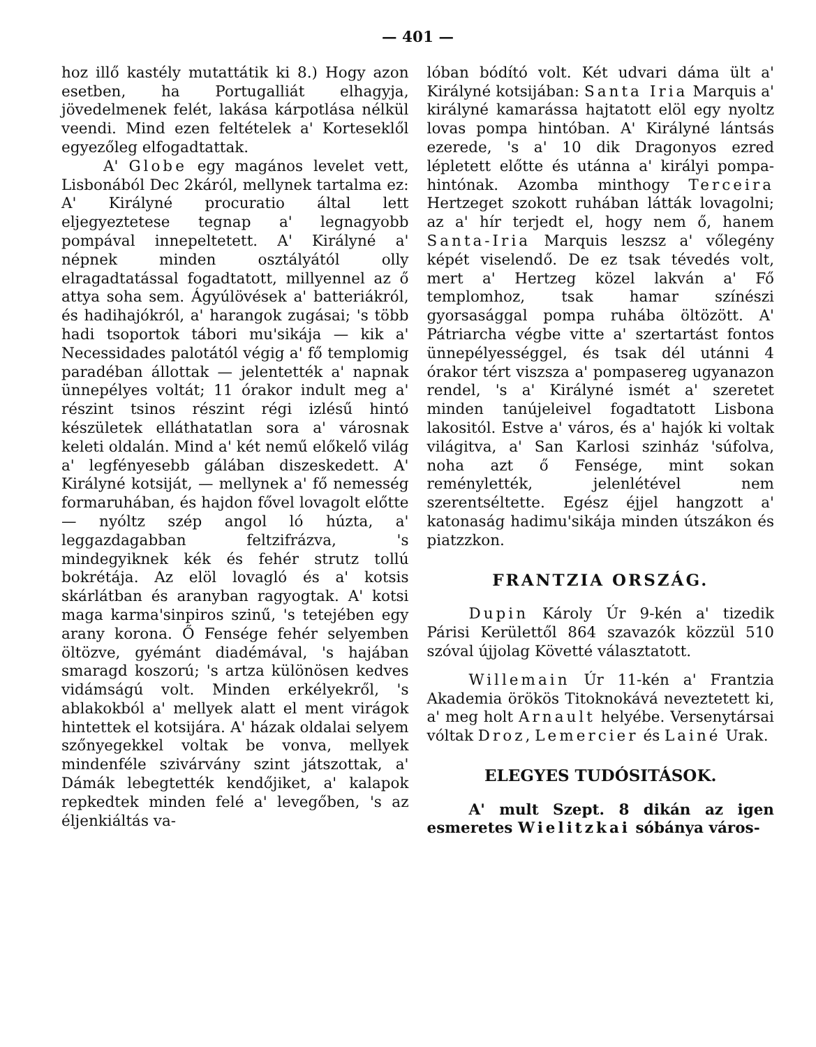— 401 —
hoz illő kastély mutattátik ki 8.) Hogy azon esetben, ha Portugalliát elhagyja, jövedelmenek felét, lakása kárpotlása nélkül veendi. Mind ezen feltételek a' Korteseklől egyezőleg elfogadtattak.
A' Globe egy magános levelet vett, Lisbonából Dec 2káról, mellynek tartalma ez: A' Királyné procuratio által lett eljegyeztetese tegnap a' legnagyobb pompával innepeltetett. A' Királyné a' népnek minden osztályától olly elragadtatással fogadtatott, millyennel az ő attya soha sem. Ágyúlövések a' batteriákról, és hadihajókról, a' harangok zugásai; 's több hadi tsoportok tábori mu'sikája — kik a' Necessidades palotától végig a' fő templomig paradéban állottak — jelentették a' napnak ünnepélyes voltát; 11 órakor indult meg a' részint tsinos részint régi izlésű hintó készületek elláthatatlan sora a' városnak keleti oldalán. Mind a' két nemű előkelő világ a' legfényesebb gálában diszeskedett. A' Királyné kotsiját, — mellynek a' fő nemesség formaruhában, és hajdon fővel lovagolt előtte — nyóltz szép angol ló húzta, a' leggazdagabban feltzifrázva, 's mindegyiknek kék és fehér strutz tollú bokrétája. Az elöl lovagló és a' kotsis skárlátban és aranyban ragyogtak. A' kotsi maga karma'sinpiros szinű, 's tetejében egy arany korona. Ő Fensége fehér selyemben öltözve, gyémánt diadémával, 's hajában smaragd koszorú; 's artza különösen kedves vidámságú volt. Minden erkélyekről, 's ablakokból a' mellyek alatt el ment virágok hintettek el kotsijára. A' házak oldalai selyem szőnyegekkel voltak be vonva, mellyek mindenféle szivárvány szint játszottak, a' Dámák lebegtették kendőjiket, a' kalapok repkedtek minden felé a' levegőben, 's az éljenkiáltás va-
lóban bódító volt. Két udvari dáma ült a' Királyné kotsijában: Santa Iria Marquis a' királyné kamarássa hajtatott elöl egy nyoltz lovas pompa hintóban. A' Királyné lántsás ezerede, 's a' 10 dik Dragonyos ezred lépletett előtte és utánna a' királyi pompa-hintónak. Azomba minthogy Terceira Hertzeget szokott ruhában látták lovagolni; az a' hír terjedt el, hogy nem ő, hanem Santa-Iria Marquis leszsz a' vőlegény képét viselendő. De ez tsak tévedés volt, mert a' Hertzeg közel lakván a' Fő templomhoz, tsak hamar színészi gyorsasággal pompa ruhába öltözött. A' Pátriarcha végbe vitte a' szertartást fontos ünnepélyességgel, és tsak dél utánni 4 órakor tért viszsza a' pompasereg ugyanazon rendel, 's a' Királyné ismét a' szeretet minden tanújeleivel fogadtatott Lisbona lakositól. Estve a' város, és a' hajók ki voltak világitva, a' San Karlosi szinház 'súfolva, noha azt ő Fensége, mint sokan reménylették, jelenlétével nem szerentséltette. Egész éjjel hangzott a' katonaság hadimu'sikája minden útszákon és piatzzkon.
FRANTZIA ORSZÁG.
Dupin Károly Úr 9-kén a' tizedik Párisi Kerülettől 864 szavazók közzül 510 szóval újjolag Követté választatott.
Willemain Úr 11-kén a' Frantzia Akademia örökös Titoknokává neveztetett ki, a' meg holt Arnault helyébe. Versenytársai vóltak Droz, Lemercier és Lainé Urak.
ELEGYES TUDÓSITÁSOK.
A' mult Szept. 8 dikán az igen esmeretes Wielitzkai sóbánya város-